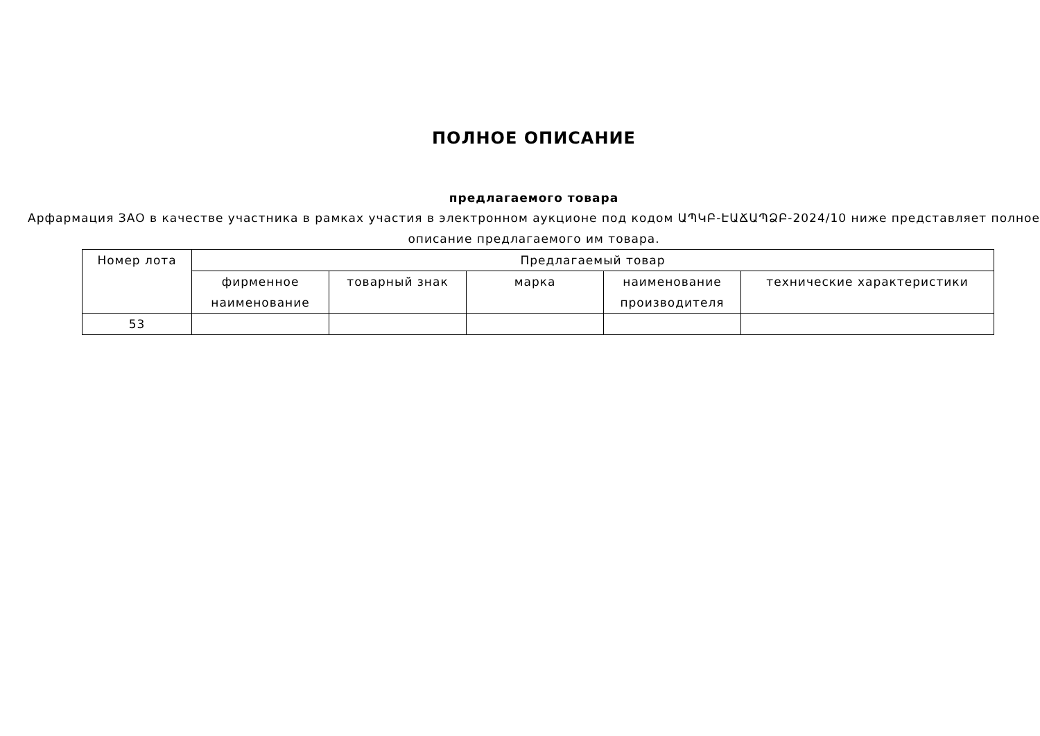ПОЛНОЕ ОПИСАНИЕ
предлагаемого товара
Арфармация ЗАО в качестве участника в рамках участия в электронном аукционе под кодом ԱՊԿԲ-ԷԱՃԱՊՁԲ-2024/10 ниже представляет полное описание предлагаемого им товара.
| Номер лота | Предлагаемый товар | | | | |
| --- | --- | --- | --- | --- | --- |
| | фирменное наименование | товарный знак | марка | наименование производителя | технические характеристики |
| 53 | | | | | |